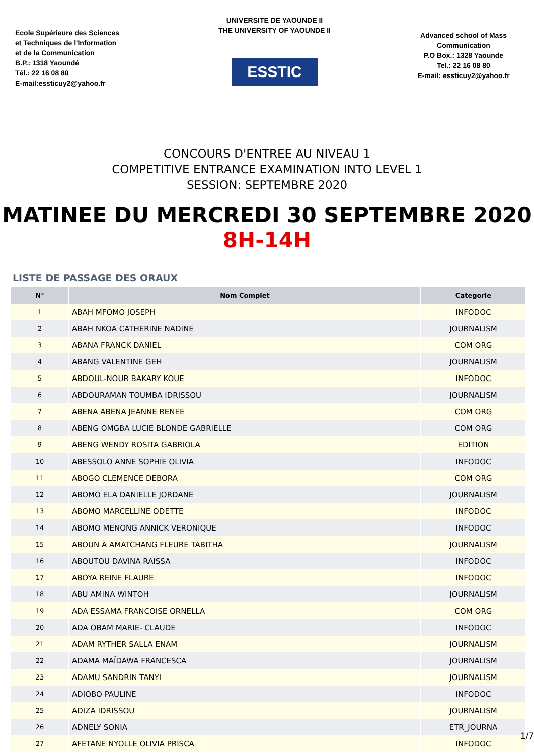Ecole Supérieure des Sciences
et Techniques de l'Information
et de la Communication
B.P.: 1318 Yaoundé
Tél.: 22 16 08 80
E-mail:essticuy2@yahoo.fr
UNIVERSITE DE YAOUNDE II
THE UNIVERSITY OF YAOUNDE II
ESSTIC
Advanced school of Mass
Communication
P.O Box.: 1328 Yaounde
Tel.: 22 16 08 80
E-mail: essticuy2@yahoo.fr
CONCOURS D'ENTREE AU NIVEAU 1
COMPETITIVE ENTRANCE EXAMINATION INTO LEVEL 1
SESSION: SEPTEMBRE 2020
MATINEE DU MERCREDI 30 SEPTEMBRE 2020
8H-14H
LISTE DE PASSAGE DES ORAUX
| N° | Nom Complet | Categorie |
| --- | --- | --- |
| 1 | ABAH MFOMO JOSEPH | INFODOC |
| 2 | ABAH NKOA CATHERINE NADINE | JOURNALISM |
| 3 | ABANA FRANCK DANIEL | COM ORG |
| 4 | ABANG VALENTINE GEH | JOURNALISM |
| 5 | ABDOUL-NOUR BAKARY KOUE | INFODOC |
| 6 | ABDOURAMAN TOUMBA IDRISSOU | JOURNALISM |
| 7 | ABENA ABENA JEANNE RENEE | COM ORG |
| 8 | ABENG OMGBA LUCIE BLONDE GABRIELLE | COM ORG |
| 9 | ABENG WENDY ROSITA GABRIOLA | EDITION |
| 10 | ABESSOLO ANNE SOPHIE OLIVIA | INFODOC |
| 11 | ABOGO CLEMENCE DEBORA | COM ORG |
| 12 | ABOMO ELA DANIELLE JORDANE | JOURNALISM |
| 13 | ABOMO MARCELLINE ODETTE | INFODOC |
| 14 | ABOMO MENONG ANNICK VERONIQUE | INFODOC |
| 15 | ABOUN À AMATCHANG FLEURE TABITHA | JOURNALISM |
| 16 | ABOUTOU DAVINA RAISSA | INFODOC |
| 17 | ABOYA REINE FLAURE | INFODOC |
| 18 | ABU AMINA WINTOH | JOURNALISM |
| 19 | ADA ESSAMA FRANCOISE ORNELLA | COM ORG |
| 20 | ADA OBAM MARIE- CLAUDE | INFODOC |
| 21 | ADAM RYTHER SALLA ENAM | JOURNALISM |
| 22 | ADAMA MAÏDAWA FRANCESCA | JOURNALISM |
| 23 | ADAMU SANDRIN TANYI | JOURNALISM |
| 24 | ADIOBO PAULINE | INFODOC |
| 25 | ADIZA IDRISSOU | JOURNALISM |
| 26 | ADNELY SONIA | ETR_JOURNA |
| 27 | AFETANE NYOLLE OLIVIA PRISCA | INFODOC |
1/7